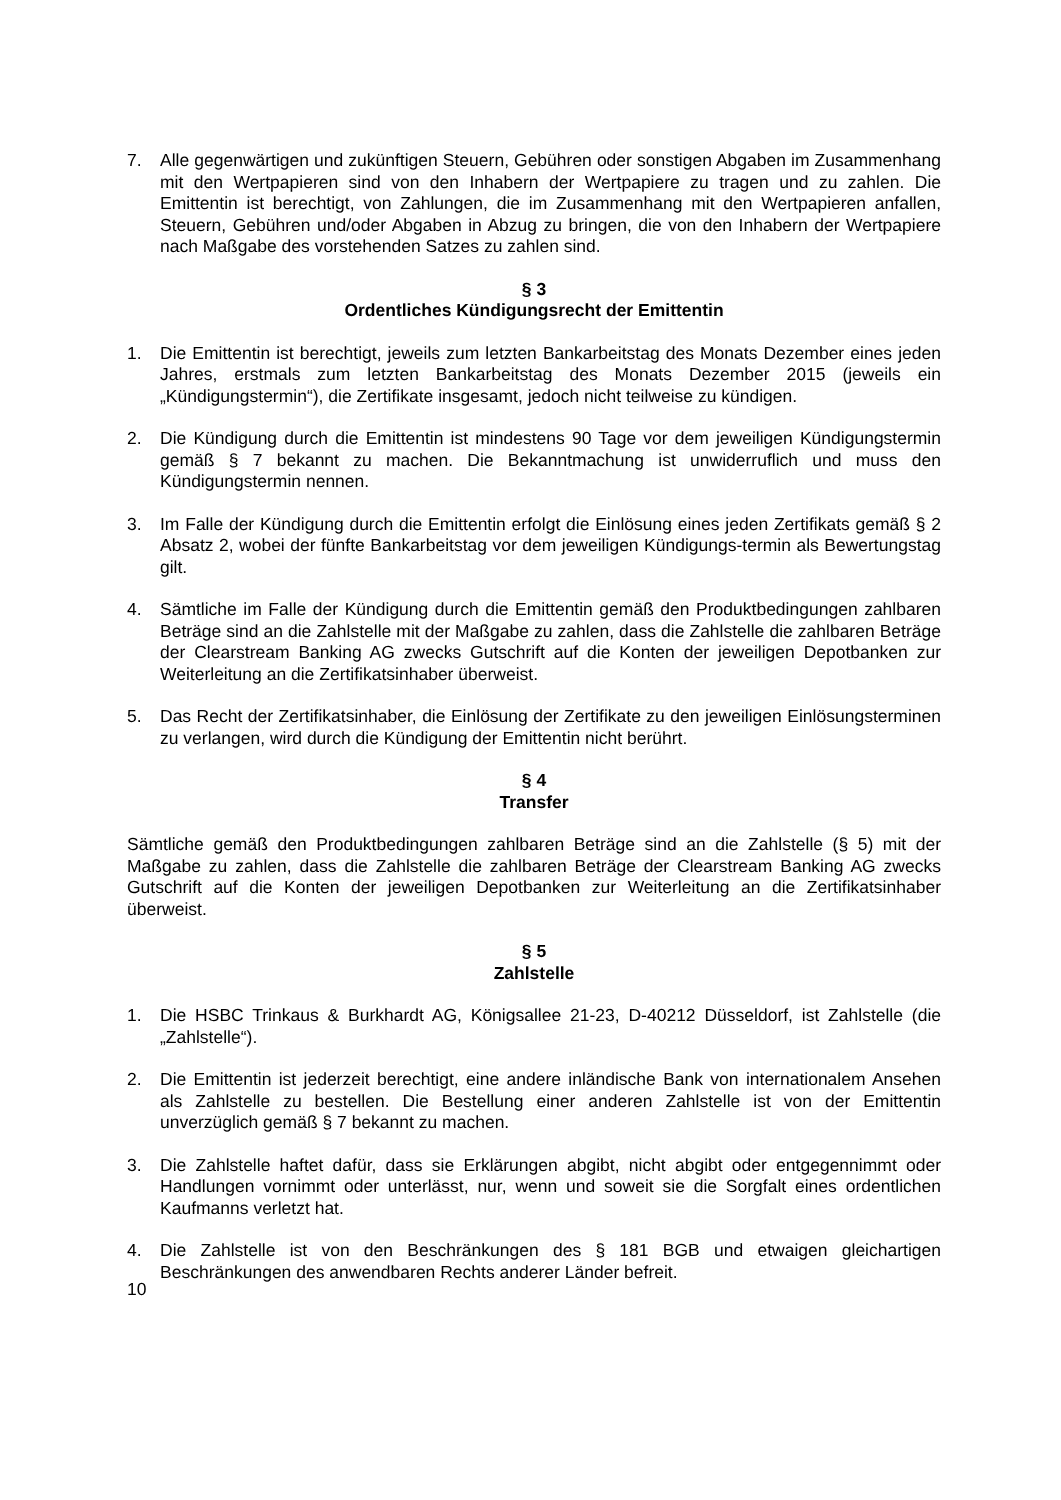7. Alle gegenwärtigen und zukünftigen Steuern, Gebühren oder sonstigen Abgaben im Zusammenhang mit den Wertpapieren sind von den Inhabern der Wertpapiere zu tragen und zu zahlen. Die Emittentin ist berechtigt, von Zahlungen, die im Zusammenhang mit den Wertpapieren anfallen, Steuern, Gebühren und/oder Abgaben in Abzug zu bringen, die von den Inhabern der Wertpapiere nach Maßgabe des vorstehenden Satzes zu zahlen sind.
§ 3
Ordentliches Kündigungsrecht der Emittentin
1. Die Emittentin ist berechtigt, jeweils zum letzten Bankarbeitstag des Monats Dezember eines jeden Jahres, erstmals zum letzten Bankarbeitstag des Monats Dezember 2015 (jeweils ein „Kündigungstermin“), die Zertifikate insgesamt, jedoch nicht teilweise zu kündigen.
2. Die Kündigung durch die Emittentin ist mindestens 90 Tage vor dem jeweiligen Kündigungstermin gemäß § 7 bekannt zu machen. Die Bekanntmachung ist unwiderruflich und muss den Kündigungstermin nennen.
3. Im Falle der Kündigung durch die Emittentin erfolgt die Einlösung eines jeden Zertifikats gemäß § 2 Absatz 2, wobei der fünfte Bankarbeitstag vor dem jeweiligen Kündigungs-termin als Bewertungstag gilt.
4. Sämtliche im Falle der Kündigung durch die Emittentin gemäß den Produktbedingungen zahlbaren Beträge sind an die Zahlstelle mit der Maßgabe zu zahlen, dass die Zahlstelle die zahlbaren Beträge der Clearstream Banking AG zwecks Gutschrift auf die Konten der jeweiligen Depotbanken zur Weiterleitung an die Zertifikatsinhaber überweist.
5. Das Recht der Zertifikatsinhaber, die Einlösung der Zertifikate zu den jeweiligen Einlösungsterminen zu verlangen, wird durch die Kündigung der Emittentin nicht berührt.
§ 4
Transfer
Sämtliche gemäß den Produktbedingungen zahlbaren Beträge sind an die Zahlstelle (§ 5) mit der Maßgabe zu zahlen, dass die Zahlstelle die zahlbaren Beträge der Clearstream Banking AG zwecks Gutschrift auf die Konten der jeweiligen Depotbanken zur Weiterleitung an die Zertifikatsinhaber überweist.
§ 5
Zahlstelle
1. Die HSBC Trinkaus & Burkhardt AG, Königsallee 21-23, D-40212 Düsseldorf, ist Zahlstelle (die „Zahlstelle“).
2. Die Emittentin ist jederzeit berechtigt, eine andere inländische Bank von internationalem Ansehen als Zahlstelle zu bestellen. Die Bestellung einer anderen Zahlstelle ist von der Emittentin unverzüglich gemäß § 7 bekannt zu machen.
3. Die Zahlstelle haftet dafür, dass sie Erklärungen abgibt, nicht abgibt oder entgegennimmt oder Handlungen vornimmt oder unterlässt, nur, wenn und soweit sie die Sorgfalt eines ordentlichen Kaufmanns verletzt hat.
4. Die Zahlstelle ist von den Beschränkungen des § 181 BGB und etwaigen gleichartigen Beschränkungen des anwendbaren Rechts anderer Länder befreit.
10